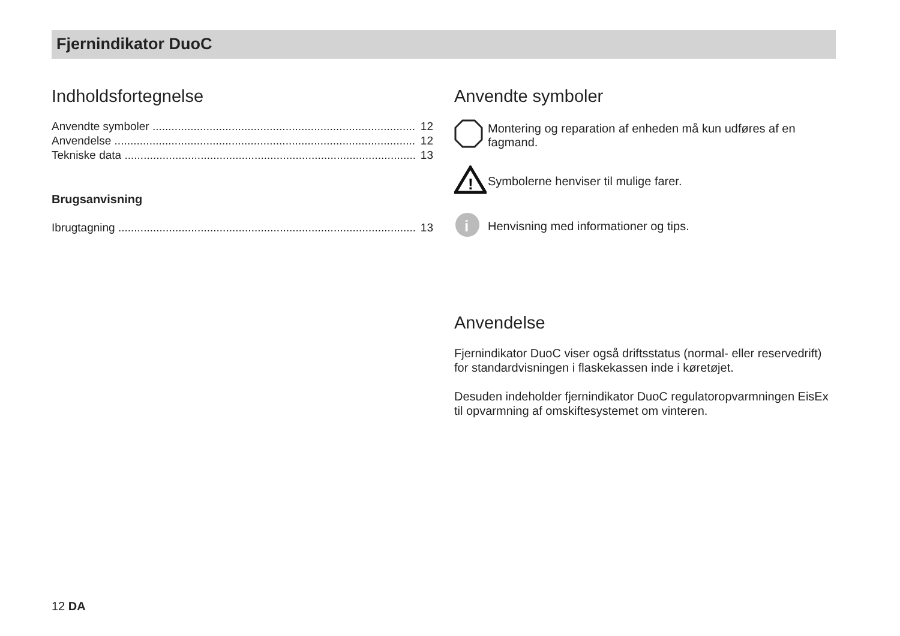Fjernindikator DuoC
Indholdsfortegnelse
Anvendte symboler .................................................................................... 12
Anvendelse ................................................................................................ 12
Tekniske data ............................................................................................ 13
Brugsanvisning
Ibrugtagning ................................................................................................ 13
Anvendte symboler
Montering og reparation af enheden må kun udføres af en fagmand.
!
Symbolerne henviser til mulige farer.
i
Henvisning med informationer og tips.
Anvendelse
Fjernindikator DuoC viser også driftsstatus (normal- eller reservedrift) for standardvisningen i flaskekassen inde i køretøjet.
Desuden indeholder fjernindikator DuoC regulatoropvarmningen EisEx til opvarmning af omskiftesystemet om vinteren.
12 DA